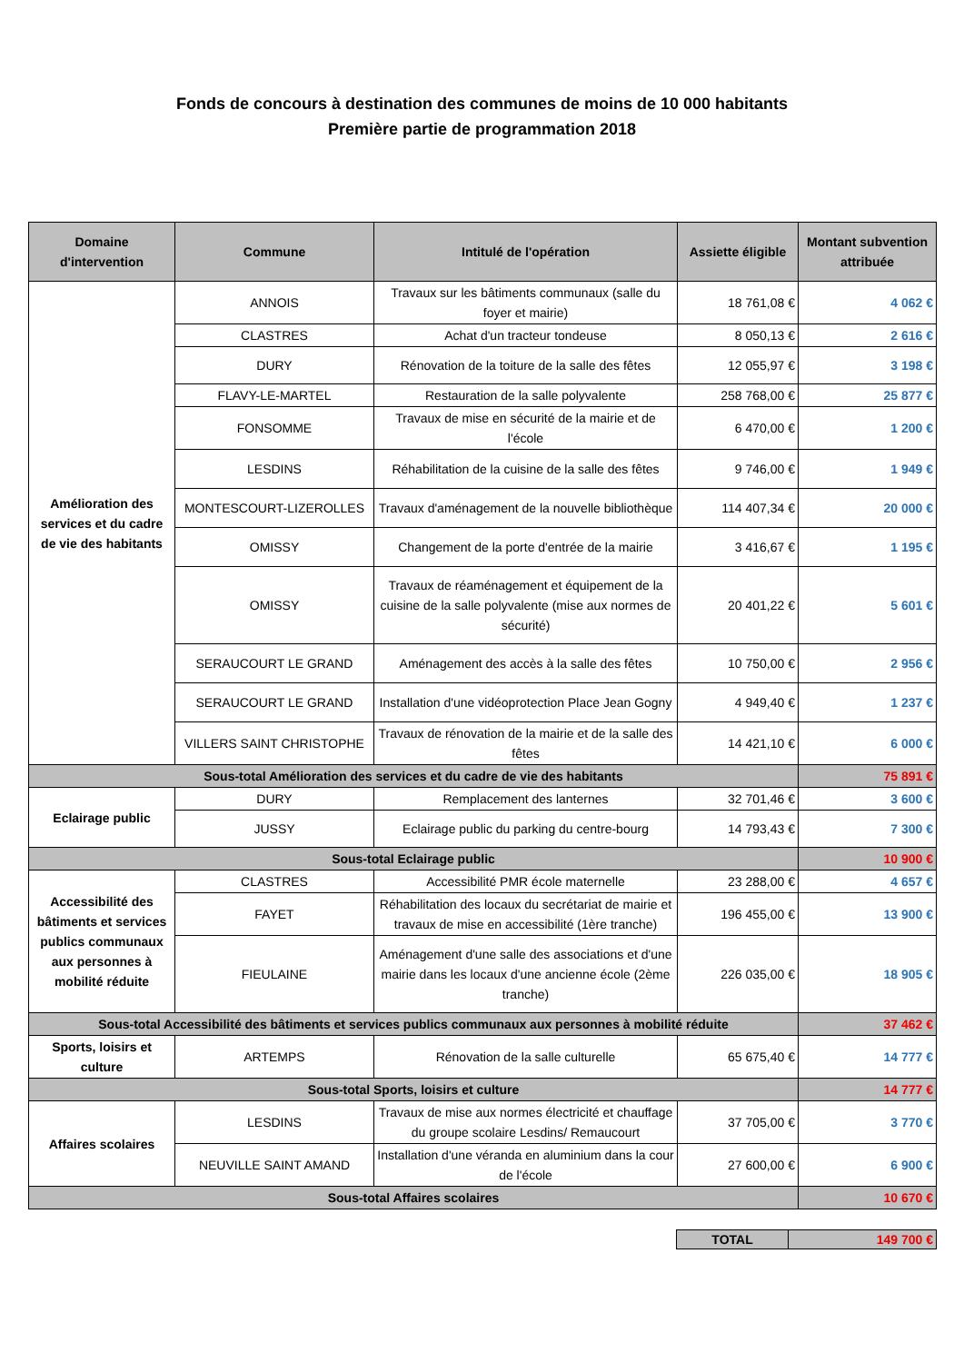Fonds de concours à destination des communes de moins de 10 000 habitants
Première partie de programmation 2018
| Domaine d'intervention | Commune | Intitulé de l'opération | Assiette éligible | Montant subvention attribuée |
| --- | --- | --- | --- | --- |
| Amélioration des services et du cadre de vie des habitants | ANNOIS | Travaux sur les bâtiments communaux (salle du foyer et mairie) | 18 761,08 € | 4 062 € |
| | CLASTRES | Achat d'un tracteur tondeuse | 8 050,13 € | 2 616 € |
| | DURY | Rénovation de la toiture de la salle des fêtes | 12 055,97 € | 3 198 € |
| | FLAVY-LE-MARTEL | Restauration de la salle polyvalente | 258 768,00 € | 25 877 € |
| | FONSOMME | Travaux de mise en sécurité de la mairie et de l'école | 6 470,00 € | 1 200 € |
| | LESDINS | Réhabilitation de la cuisine de la salle des fêtes | 9 746,00 € | 1 949 € |
| | MONTESCOURT-LIZEROLLES | Travaux d'aménagement de la nouvelle bibliothèque | 114 407,34 € | 20 000 € |
| | OMISSY | Changement de la porte d'entrée de la mairie | 3 416,67 € | 1 195 € |
| | OMISSY | Travaux de réaménagement et équipement de la cuisine de la salle polyvalente (mise aux normes de sécurité) | 20 401,22 € | 5 601 € |
| | SERAUCOURT LE GRAND | Aménagement des accès à la salle des fêtes | 10 750,00 € | 2 956 € |
| | SERAUCOURT LE GRAND | Installation d'une vidéoprotection Place Jean Gogny | 4 949,40 € | 1 237 € |
| | VILLERS SAINT CHRISTOPHE | Travaux de rénovation de la mairie et de la salle des fêtes | 14 421,10 € | 6 000 € |
| Sous-total Amélioration des services et du cadre de vie des habitants | | | | 75 891 € |
| Eclairage public | DURY | Remplacement des lanternes | 32 701,46 € | 3 600 € |
| | JUSSY | Eclairage public du parking du centre-bourg | 14 793,43 € | 7 300 € |
| Sous-total Eclairage public | | | | 10 900 € |
| Accessibilité des bâtiments et services publics communaux aux personnes à mobilité réduite | CLASTRES | Accessibilité PMR école maternelle | 23 288,00 € | 4 657 € |
| | FAYET | Réhabilitation des locaux du secrétariat de mairie et travaux de mise en accessibilité (1ère tranche) | 196 455,00 € | 13 900 € |
| | FIEULAINE | Aménagement d'une salle des associations et d'une mairie dans les locaux d'une ancienne école (2ème tranche) | 226 035,00 € | 18 905 € |
| Sous-total Accessibilité des bâtiments et services publics communaux aux personnes à mobilité réduite | | | | 37 462 € |
| Sports, loisirs et culture | ARTEMPS | Rénovation de la salle culturelle | 65 675,40 € | 14 777 € |
| Sous-total Sports, loisirs et culture | | | | 14 777 € |
| Affaires scolaires | LESDINS | Travaux de mise aux normes électricité et chauffage du groupe scolaire Lesdins/ Remaucourt | 37 705,00 € | 3 770 € |
| | NEUVILLE SAINT AMAND | Installation d'une véranda en aluminium dans la cour de l'école | 27 600,00 € | 6 900 € |
| Sous-total Affaires scolaires | | | | 10 670 € |
| TOTAL | 149 700 € |